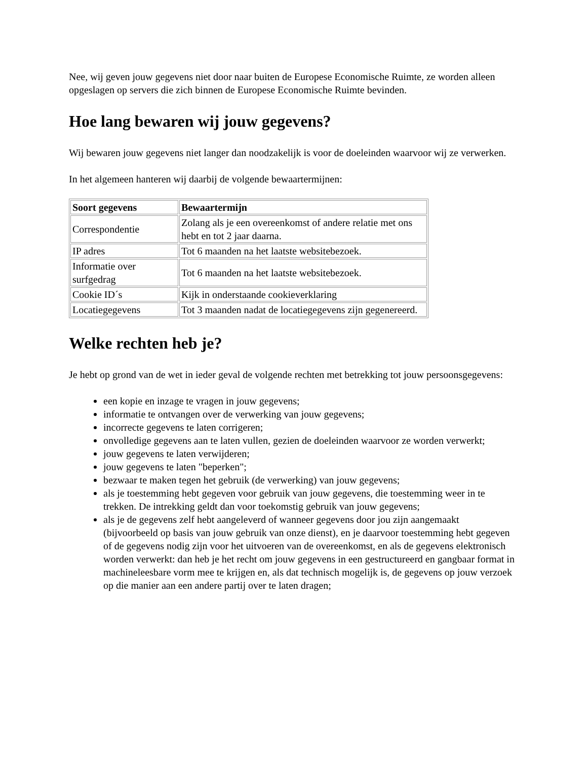Nee, wij geven jouw gegevens niet door naar buiten de Europese Economische Ruimte, ze worden alleen opgeslagen op servers die zich binnen de Europese Economische Ruimte bevinden.
Hoe lang bewaren wij jouw gegevens?
Wij bewaren jouw gegevens niet langer dan noodzakelijk is voor de doeleinden waarvoor wij ze verwerken.
In het algemeen hanteren wij daarbij de volgende bewaartermijnen:
| Soort gegevens | Bewaartermijn |
| --- | --- |
| Correspondentie | Zolang als je een overeenkomst of andere relatie met ons hebt en tot 2 jaar daarna. |
| IP adres | Tot 6 maanden na het laatste websitebezoek. |
| Informatie over surfgedrag | Tot 6 maanden na het laatste websitebezoek. |
| Cookie ID´s | Kijk in onderstaande cookieverklaring |
| Locatiegegevens | Tot 3 maanden nadat de locatiegegevens zijn gegenereerd. |
Welke rechten heb je?
Je hebt op grond van de wet in ieder geval de volgende rechten met betrekking tot jouw persoonsgegevens:
een kopie en inzage te vragen in jouw gegevens;
informatie te ontvangen over de verwerking van jouw gegevens;
incorrecte gegevens te laten corrigeren;
onvolledige gegevens aan te laten vullen, gezien de doeleinden waarvoor ze worden verwerkt;
jouw gegevens te laten verwijderen;
jouw gegevens te laten "beperken";
bezwaar te maken tegen het gebruik (de verwerking) van jouw gegevens;
als je toestemming hebt gegeven voor gebruik van jouw gegevens, die toestemming weer in te trekken. De intrekking geldt dan voor toekomstig gebruik van jouw gegevens;
als je de gegevens zelf hebt aangeleverd of wanneer gegevens door jou zijn aangemaakt (bijvoorbeeld op basis van jouw gebruik van onze dienst), en je daarvoor toestemming hebt gegeven of de gegevens nodig zijn voor het uitvoeren van de overeenkomst, en als de gegevens elektronisch worden verwerkt: dan heb je het recht om jouw gegevens in een gestructureerd en gangbaar format in machineleesbare vorm mee te krijgen en, als dat technisch mogelijk is, de gegevens op jouw verzoek op die manier aan een andere partij over te laten dragen;